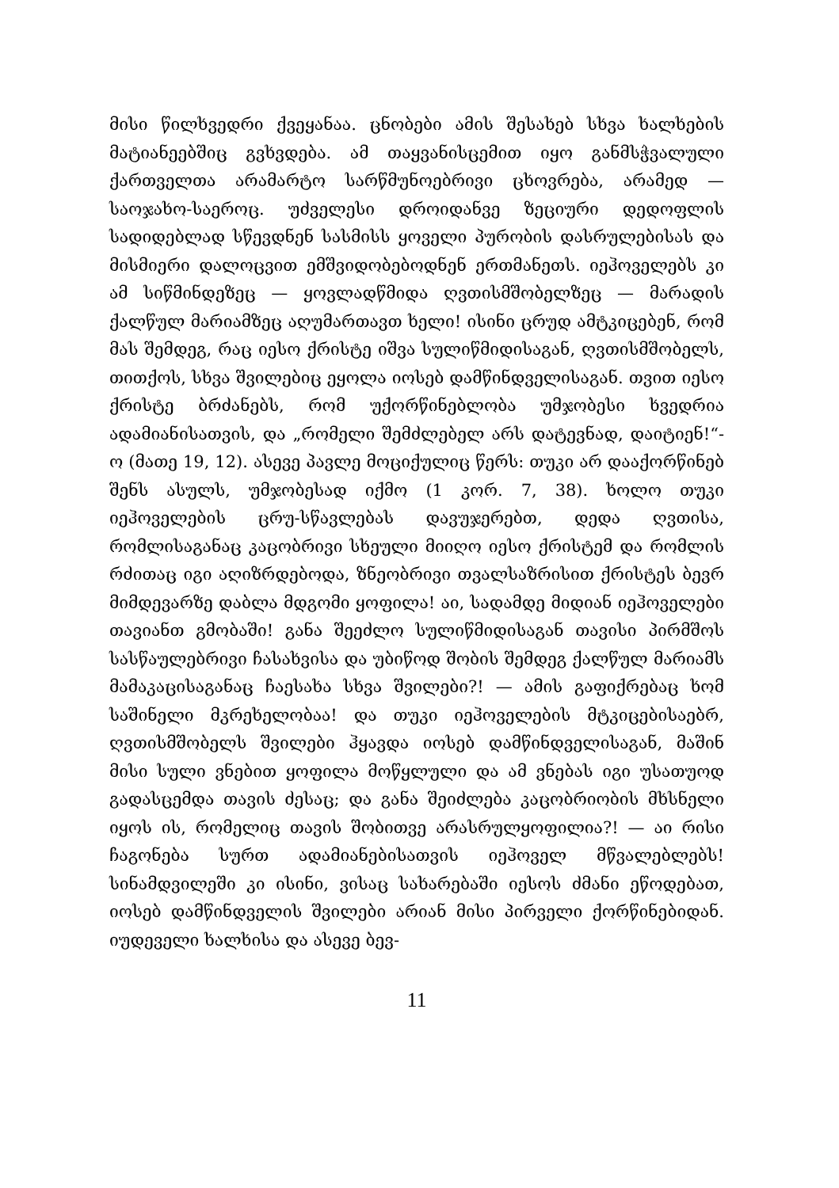მისი წილხვედრი ქვეყანაა. ცნობები ამის შესახებ სხვა ხალხების მატიანეებშიც გვხვდება. ამ თაყვანისცემით იყო განმსჭვალული ქართველთა არამარტო სარწმუნოებრივი ცხოვრება, არამედ — საოჯახო-საეროც. უძველესი დროიდანვე ზეციური დედოფლის სადიდებლად სწევდნენ სასმისს ყოველი პურობის დასრულებისას და მისმიერი დალოცვით ემშვიდობებოდნენ ერთმანეთს. იეჰოველებს კი ამ სიწმინდეზეც — ყოვლადწმიდა ღვთისმშობელზეც — მარადის ქალწულ მარიამზეც აღუმართავთ ხელი! ისინი ცრუდ ამტკიცებენ, რომ მას შემდეგ, რაც იესო ქრისტე იშვა სულიწმიდისაგან, ღვთისმშობელს, თითქოს, სხვა შვილებიც ეყოლა იოსებ დამწინდველისაგან. თვით იესო ქრისტე ბრძანებს, რომ უქორწინებლობა უმჯობესი ხვედრია ადამიანისათვის, და „რომელი შემძლებელ არს დატევნად, დაიტიენ!“-ო (მათე 19, 12). ასევე პავლე მოციქულიც წერს: თუკი არ დააქორწინებ შენს ასულს, უმჯობესად იქმო (1 კორ. 7, 38). ხოლო თუკი იეჰოველების ცრუ-სწავლებას დავუჯერებთ, დედა ღვთისა, რომლისაგანაც კაცობრივი სხეული მიიღო იესო ქრისტემ და რომლის რძითაც იგი აღიზრდებოდა, ზნეობრივი თვალსაზრისით ქრისტეს ბევრ მიმდევარზე დაბლა მდგომი ყოფილა! აი, სადამდე მიდიან იეჰოველები თავიანთ გმობაში! განა შეეძლო სულიწმიდისაგან თავისი პირმშოს სასწაულებრივი ჩასახვისა და უბიწოდ შობის შემდეგ ქალწულ მარიამს მამაკაცისაგანაც ჩაესახა სხვა შვილები?! — ამის გაფიქრებაც ხომ საშინელი მკრეხელობაა! და თუკი იეჰოველების მტკიცებისაებრ, ღვთისმშობელს შვილები ჰყავდა იოსებ დამწინდველისაგან, მაშინ მისი სული ვნებით ყოფილა მოწყლული და ამ ვნებას იგი უსათუოდ გადასცემდა თავის ძესაც; და განა შეიძლება კაცობრიობის მხსნელი იყოს ის, რომელიც თავის შობითვე არასრულყოფილია?! — აი რისი ჩაგონება სურთ ადამიანებისათვის იეჰოველ მწვალებლებს! სინამდვილეში კი ისინი, ვისაც სახარებაში იესოს ძმანი ეწოდებათ, იოსებ დამწინდველის შვილები არიან მისი პირველი ქორწინებიდან. იუდეველი ხალხისა და ასევე ბევ-
11